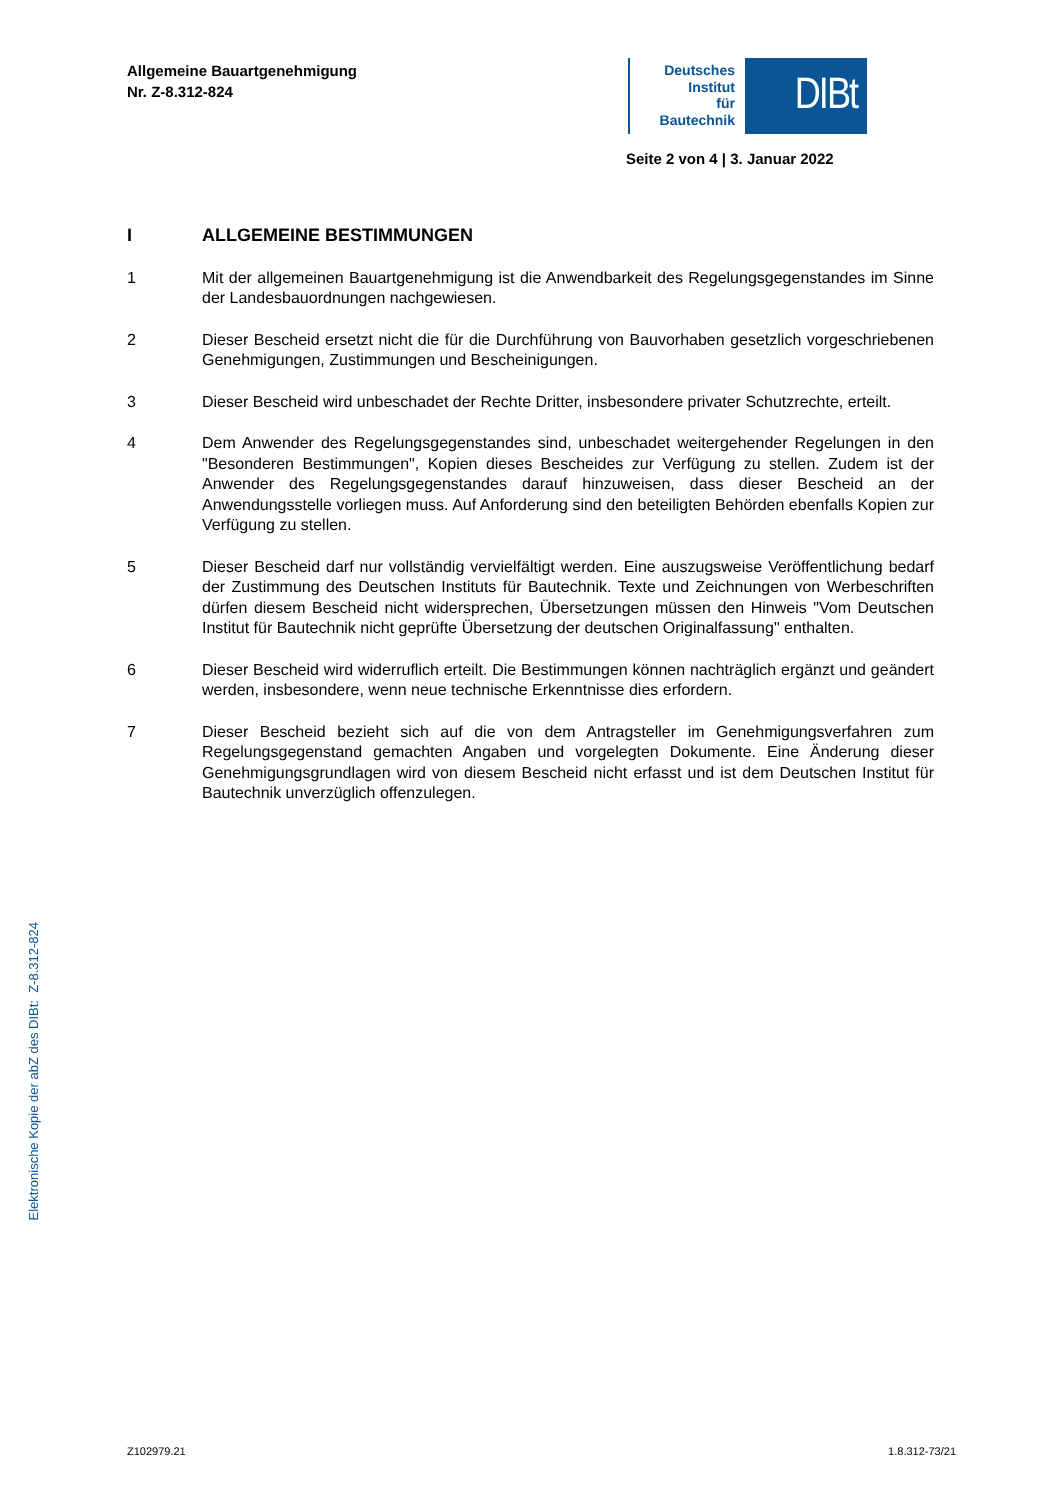Allgemeine Bauartgenehmigung
Nr. Z-8.312-824
Deutsches
Institut
für
Bautechnik
DIBt
Seite 2 von 4 | 3. Januar 2022
I ALLGEMEINE BESTIMMUNGEN
1 Mit der allgemeinen Bauartgenehmigung ist die Anwendbarkeit des Regelungsgegenstandes im Sinne der Landesbauordnungen nachgewiesen.
2 Dieser Bescheid ersetzt nicht die für die Durchführung von Bauvorhaben gesetzlich vorgeschriebenen Genehmigungen, Zustimmungen und Bescheinigungen.
3 Dieser Bescheid wird unbeschadet der Rechte Dritter, insbesondere privater Schutzrechte, erteilt.
4 Dem Anwender des Regelungsgegenstandes sind, unbeschadet weitergehender Regelungen in den "Besonderen Bestimmungen", Kopien dieses Bescheides zur Verfügung zu stellen. Zudem ist der Anwender des Regelungsgegenstandes darauf hinzuweisen, dass dieser Bescheid an der Anwendungsstelle vorliegen muss. Auf Anforderung sind den beteiligten Behörden ebenfalls Kopien zur Verfügung zu stellen.
5 Dieser Bescheid darf nur vollständig vervielfältigt werden. Eine auszugsweise Veröffentlichung bedarf der Zustimmung des Deutschen Instituts für Bautechnik. Texte und Zeichnungen von Werbeschriften dürfen diesem Bescheid nicht widersprechen, Übersetzungen müssen den Hinweis "Vom Deutschen Institut für Bautechnik nicht geprüfte Übersetzung der deutschen Originalfassung" enthalten.
6 Dieser Bescheid wird widerruflich erteilt. Die Bestimmungen können nachträglich ergänzt und geändert werden, insbesondere, wenn neue technische Erkenntnisse dies erfordern.
7 Dieser Bescheid bezieht sich auf die von dem Antragsteller im Genehmigungsverfahren zum Regelungsgegenstand gemachten Angaben und vorgelegten Dokumente. Eine Änderung dieser Genehmigungsgrundlagen wird von diesem Bescheid nicht erfasst und ist dem Deutschen Institut für Bautechnik unverzüglich offenzulegen.
Elektronische Kopie der abZ des DIBt: Z-8.312-824
Z102979.21 1.8.312-73/21